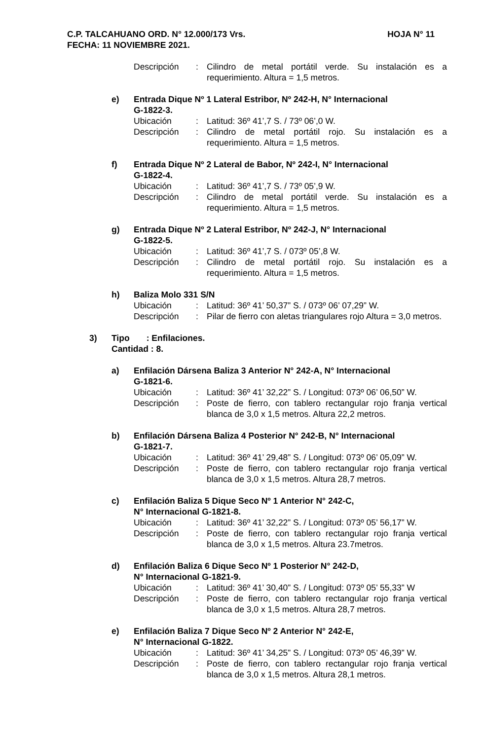HOJA N° 11 C.P. TALCAHUANO ORD. N° 12.000/173 Vrs.
FECHA: 11 NOVIEMBRE 2021.
Descripción : Cilindro de metal portátil verde. Su instalación es a requerimiento. Altura = 1,5 metros.
e) Entrada Dique Nº 1 Lateral Estribor, Nº 242-H, N° Internacional
G-1822-3.
Ubicación : Latitud: 36º 41’,7 S. / 73º 06’,0 W.
Descripción : Cilindro de metal portátil rojo. Su instalación es a requerimiento. Altura = 1,5 metros.
f) Entrada Dique Nº 2 Lateral de Babor, Nº 242-I, N° Internacional
G-1822-4.
Ubicación : Latitud: 36º 41’,7 S. / 73º 05’,9 W.
Descripción : Cilindro de metal portátil verde. Su instalación es a requerimiento. Altura = 1,5 metros.
g) Entrada Dique Nº 2 Lateral Estribor, Nº 242-J, N° Internacional
G-1822-5.
Ubicación : Latitud: 36º 41’,7 S. / 073º 05’,8 W.
Descripción : Cilindro de metal portátil rojo. Su instalación es a requerimiento. Altura = 1,5 metros.
h) Baliza Molo 331 S/N
Ubicación : Latitud: 36º 41’ 50,37” S. / 073º 06’ 07,29” W.
Descripción : Pilar de fierro con aletas triangulares rojo Altura = 3,0 metros.
3) Tipo : Enfilaciones.
Cantidad : 8.
a) Enfilación Dársena Baliza 3 Anterior N° 242-A, N° Internacional
G-1821-6.
Ubicación : Latitud: 36º 41’ 32,22” S. / Longitud: 073º 06’ 06,50” W.
Descripción : Poste de fierro, con tablero rectangular rojo franja vertical blanca de 3,0 x 1,5 metros. Altura 22,2 metros.
b) Enfilación Dársena Baliza 4 Posterior N° 242-B, N° Internacional
G-1821-7.
Ubicación : Latitud: 36º 41’ 29,48” S. / Longitud: 073º 06’ 05,09” W.
Descripción : Poste de fierro, con tablero rectangular rojo franja vertical blanca de 3,0 x 1,5 metros. Altura 28,7 metros.
c) Enfilación Baliza 5 Dique Seco Nº 1 Anterior N° 242-C,
N° Internacional G-1821-8.
Ubicación : Latitud: 36º 41’ 32,22” S. / Longitud: 073º 05’ 56,17” W.
Descripción : Poste de fierro, con tablero rectangular rojo franja vertical blanca de 3,0 x 1,5 metros. Altura 23.7metros.
d) Enfilación Baliza 6 Dique Seco Nº 1 Posterior N° 242-D,
N° Internacional G-1821-9.
Ubicación : Latitud: 36º 41’ 30,40” S. / Longitud: 073º 05’ 55,33” W
Descripción : Poste de fierro, con tablero rectangular rojo franja vertical blanca de 3,0 x 1,5 metros. Altura 28,7 metros.
e) Enfilación Baliza 7 Dique Seco Nº 2 Anterior N° 242-E,
N° Internacional G-1822.
Ubicación : Latitud: 36º 41’ 34,25” S. / Longitud: 073º 05’ 46,39” W.
Descripción : Poste de fierro, con tablero rectangular rojo franja vertical blanca de 3,0 x 1,5 metros. Altura 28,1 metros.